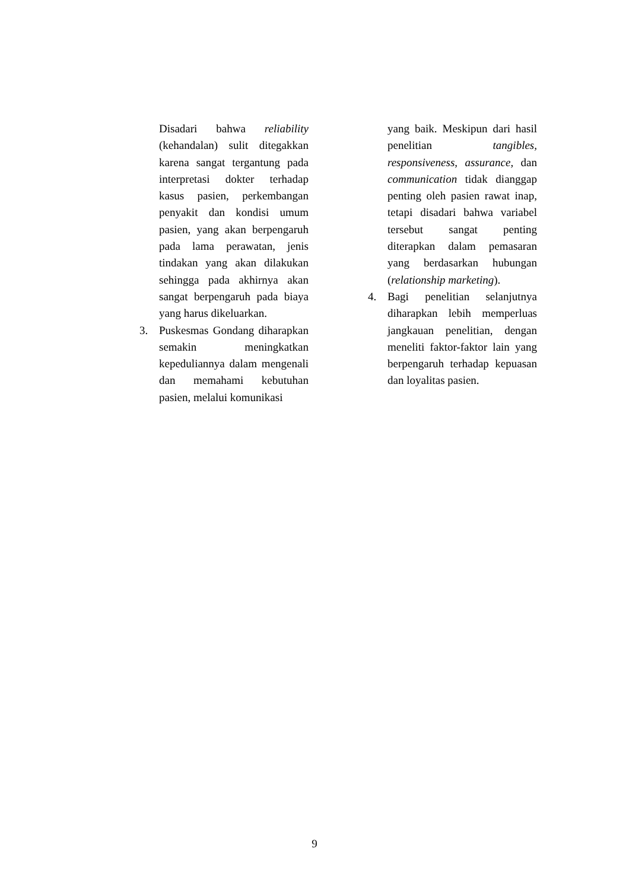Disadari bahwa reliability (kehandalan) sulit ditegakkan karena sangat tergantung pada interpretasi dokter terhadap kasus pasien, perkembangan penyakit dan kondisi umum pasien, yang akan berpengaruh pada lama perawatan, jenis tindakan yang akan dilakukan sehingga pada akhirnya akan sangat berpengaruh pada biaya yang harus dikeluarkan.
3. Puskesmas Gondang diharapkan semakin meningkatkan kepeduliannya dalam mengenali dan memahami kebutuhan pasien, melalui komunikasi
yang baik. Meskipun dari hasil penelitian tangibles, responsiveness, assurance, dan communication tidak dianggap penting oleh pasien rawat inap, tetapi disadari bahwa variabel tersebut sangat penting diterapkan dalam pemasaran yang berdasarkan hubungan (relationship marketing).
4. Bagi penelitian selanjutnya diharapkan lebih memperluas jangkauan penelitian, dengan meneliti faktor-faktor lain yang berpengaruh terhadap kepuasan dan loyalitas pasien.
9